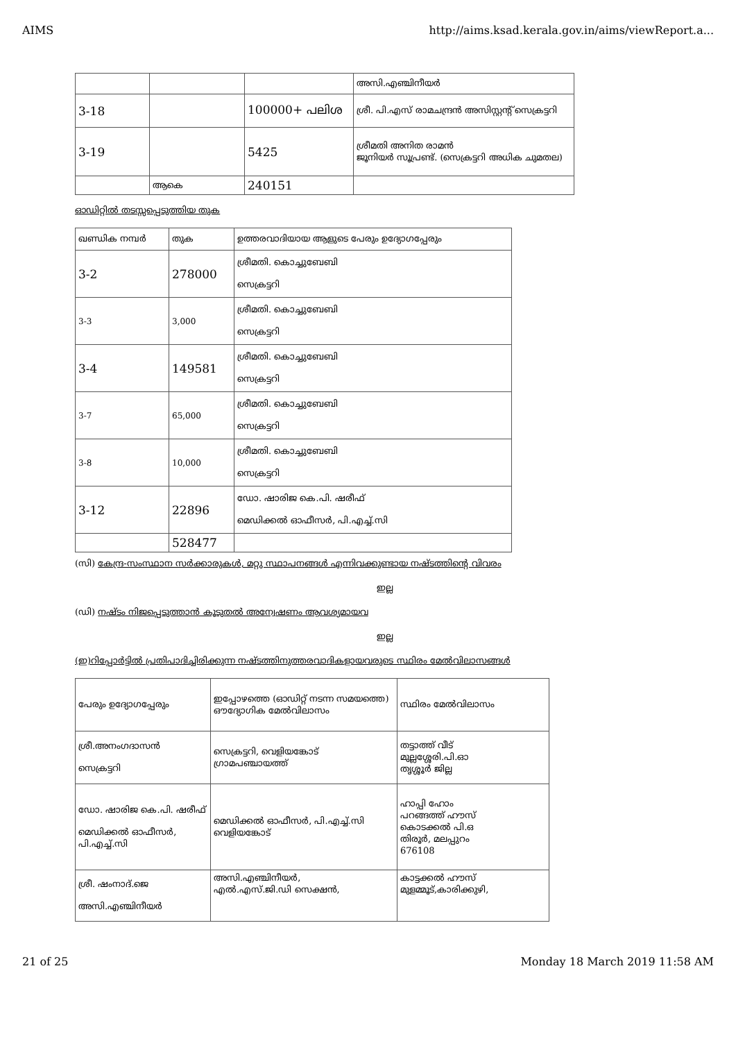AIMS http://aims.ksad.kerala.gov.in/aims/viewReport.a...
| | | | അസി.എഞ്ചിനീയർ |
| 3-18 | | 100000+ പലിശ | ശ്രീ. പി.എസ് രാമചന്ദ്രൻ അസിസ്റ്റന്റ് സെക്രട്ടറി |
| 3-19 | | 5425 | ശ്രീമതി അനിത രാമൻ ജൂനിയർ സൂപ്രണ്ട്. (സെക്രട്ടറി അധിക ചുമതല) |
| | ആകെ | 240151 | |
ഓഡിറ്റിൽ തടസ്സപ്പെടുത്തിയ തുക
| ഖണ്ഡിക നമ്പർ | തുക | ഉത്തരവാദിയായ ആളുടെ പേരും ഉദ്യോഗപ്പേരും |
| 3-2 | 278000 | ശ്രീമതി. കൊച്ചുബേബി സെക്രട്ടറി |
| 3-3 | 3,000 | ശ്രീമതി. കൊച്ചുബേബി സെക്രട്ടറി |
| 3-4 | 149581 | ശ്രീമതി. കൊച്ചുബേബി സെക്രട്ടറി |
| 3-7 | 65,000 | ശ്രീമതി. കൊച്ചുബേബി സെക്രട്ടറി |
| 3-8 | 10,000 | ശ്രീമതി. കൊച്ചുബേബി സെക്രട്ടറി |
| 3-12 | 22896 | ഡോ. ഷാരിജ കെ.പി. ഷരീഫ് മെഡിക്കൽ ഓഫീസർ, പി.എച്ച്.സി |
| | 528477 | |
(സി) കേന്ദ്ര-സംസ്ഥാന സർക്കാരുകൾ, മറ്റു സ്ഥാപനങ്ങൾ എന്നിവക്കുണ്ടായ നഷ്ടത്തിന്റെ വിവരം
ഇല്ല
(ഡി) നഷ്ടം നിജപ്പെടുത്താൻ കൂടുതൽ അന്വേഷണം ആവശ്യമായവ
ഇല്ല
(ഇ)റിപ്പോർട്ടിൽ പ്രതിപാദിച്ചിരിക്കുന്ന നഷ്ടത്തിനുത്തരവാദികളായവരുടെ സ്ഥിരം മേൽവിലാസങ്ങൾ
| പേരും ഉദ്യോഗപ്പേരും | ഇപ്പോഴത്തെ (ഓഡിറ്റ് നടന്ന സമയത്തെ) ഔദ്യോഗിക മേൽവിലാസം | സ്ഥിരം മേൽവിലാസം |
| ശ്രീ.അനംഗദാസൻ സെക്രട്ടറി | സെക്രട്ടറി, വെളിയങ്കോട് ഗ്രാമപഞ്ചായത്ത് | തട്ടാത്ത് വീട് മുല്ലശ്ശേരി.പി.ഓ തൃശ്ശൂർ ജില്ല |
| ഡോ. ഷാരിജ കെ.പി. ഷരീഫ് മെഡിക്കൽ ഓഫീസർ, പി.എച്ച്.സി | മെഡിക്കൽ ഓഫീസർ, പി.എച്ച്.സി വെളിയങ്കോട് | ഹാപ്പി ഹോം പറങ്ങത്ത് ഹൗസ് കൊടക്കൽ പി.ഒ തിരൂർ, മലപ്പുറം 676108 |
| ശ്രീ. ഷംനാദ്.ജെ അസി.എഞ്ചിനീയർ | അസി.എഞ്ചിനീയർ, എൽ.എസ്.ജി.ഡി സെക്ഷൻ, | കാട്ടക്കൽ ഹൗസ് മുളമ്മൂട്,കാരിക്കുഴി, |
21 of 25 Monday 18 March 2019 11:58 AM